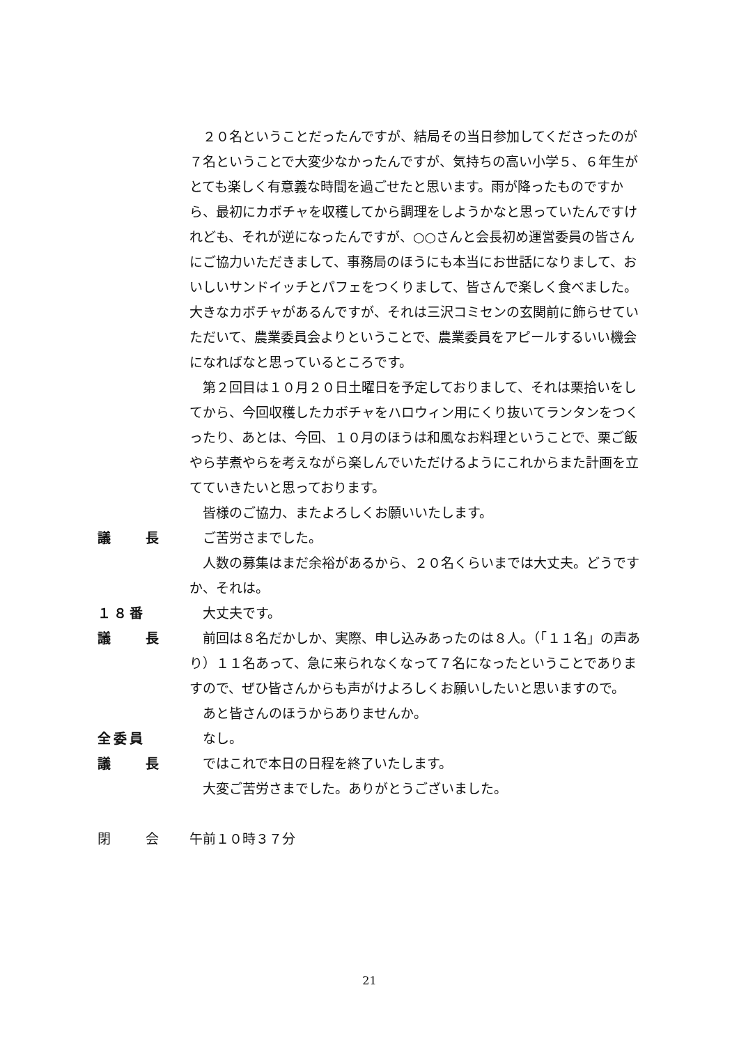２０名ということだったんですが、結局その当日参加してくださったのが７名ということで大変少なかったんですが、気持ちの高い小学５、６年生がとても楽しく有意義な時間を過ごせたと思います。雨が降ったものですから、最初にカボチャを収穫してから調理をしようかなと思っていたんですけれども、それが逆になったんですが、○○さんと会長初め運営委員の皆さんにご協力いただきまして、事務局のほうにも本当にお世話になりまして、おいしいサンドイッチとパフェをつくりまして、皆さんで楽しく食べました。大きなカボチャがあるんですが、それは三沢コミセンの玄関前に飾らせていただいて、農業委員会よりということで、農業委員をアピールするいい機会になればなと思っているところです。
第２回目は１０月２０日土曜日を予定しておりまして、それは栗拾いをしてから、今回収穫したカボチャをハロウィン用にくり抜いてランタンをつくったり、あとは、今回、１０月のほうは和風なお料理ということで、栗ご飯やら芋煮やらを考えながら楽しんでいただけるようにこれからまた計画を立てていきたいと思っております。
皆様のご協力、またよろしくお願いいたします。
議　　長 ご苦労さまでした。
人数の募集はまだ余裕があるから、２０名くらいまでは大丈夫。どうですか、それは。
１８番 大丈夫です。
議　　長 前回は８名だかしか、実際、申し込みあったのは８人。（「１１名」の声あり）１１名あって、急に来られなくなって７名になったということでありますので、ぜひ皆さんからも声がけよろしくお願いしたいと思いますので。
あと皆さんのほうからありませんか。
全委員 なし。
議　　長 ではこれで本日の日程を終了いたします。
大変ご苦労さまでした。ありがとうございました。
閉　　会 午前１０時３７分
21